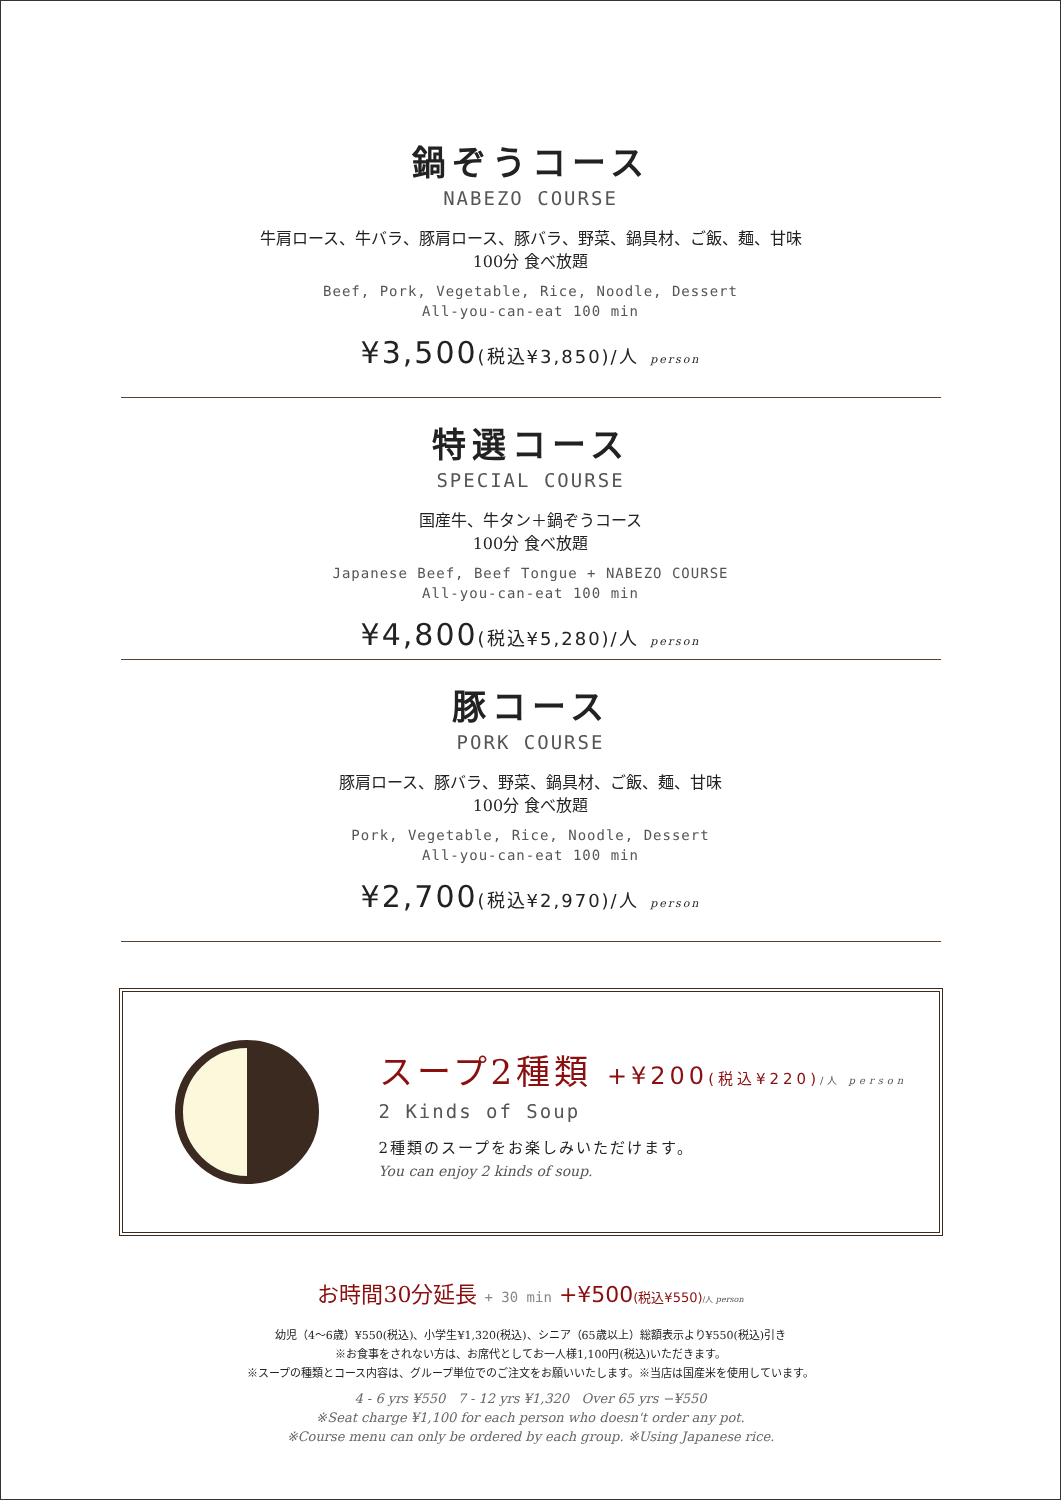鍋ぞうコース
NABEZO COURSE
牛肩ロース、牛バラ、豚肩ロース、豚バラ、野菜、鍋具材、ご飯、麺、甘味
100分 食べ放題
Beef, Pork, Vegetable, Rice, Noodle, Dessert
All-you-can-eat 100 min
¥3,500(税込¥3,850)/人 person
特選コース
SPECIAL COURSE
国産牛、牛タン＋鍋ぞうコース
100分 食べ放題
Japanese Beef, Beef Tongue + NABEZO COURSE
All-you-can-eat 100 min
¥4,800(税込¥5,280)/人 person
豚コース
PORK COURSE
豚肩ロース、豚バラ、野菜、鍋具材、ご飯、麺、甘味
100分 食べ放題
Pork, Vegetable, Rice, Noodle, Dessert
All-you-can-eat 100 min
¥2,700(税込¥2,970)/人 person
スープ2種類 +¥200(税込¥220)/人 person
2 Kinds of Soup
2種類のスープをお楽しみいただけます。
You can enjoy 2 kinds of soup.
お時間30分延長 + 30 min +¥500(税込¥550)/人 person
幼児（4〜6歳）¥550(税込)、小学生¥1,320(税込)、シニア（65歳以上）総額表示より¥550(税込)引き
※お食事をされない方は、お席代としてお一人様1,100円(税込)いただきます。
※スープの種類とコース内容は、グループ単位でのご注文をお願いいたします。※当店は国産米を使用しています。
4 - 6 yrs ¥550 7 - 12 yrs ¥1,320 Over 65 yrs −¥550
※Seat charge ¥1,100 for each person who doesn't order any pot.
※Course menu can only be ordered by each group. ※Using Japanese rice.